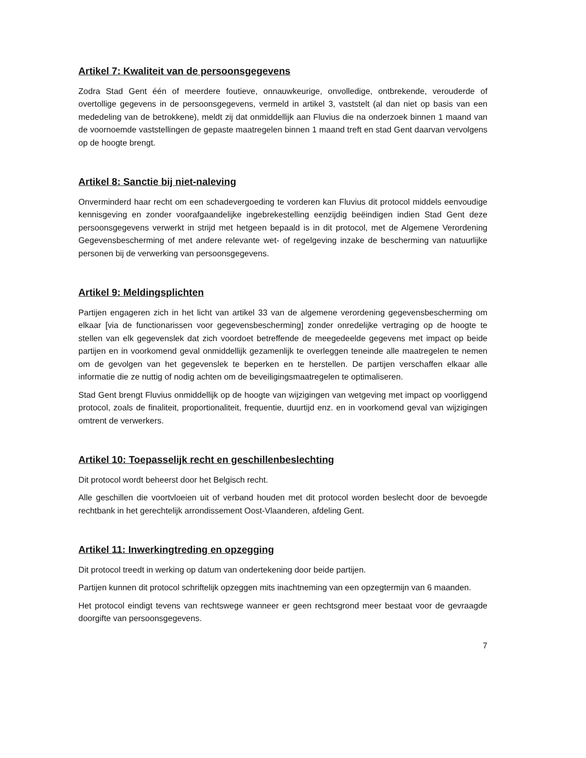Artikel 7: Kwaliteit van de persoonsgegevens
Zodra Stad Gent één of meerdere foutieve, onnauwkeurige, onvolledige, ontbrekende, verouderde of overtollige gegevens in de persoonsgegevens, vermeld in artikel 3, vaststelt (al dan niet op basis van een mededeling van de betrokkene), meldt zij dat onmiddellijk aan Fluvius die na onderzoek binnen 1 maand van de voornoemde vaststellingen de gepaste maatregelen binnen 1 maand treft en stad Gent daarvan vervolgens op de hoogte brengt.
Artikel 8: Sanctie bij niet-naleving
Onverminderd haar recht om een schadevergoeding te vorderen kan Fluvius dit protocol middels eenvoudige kennisgeving en zonder voorafgaandelijke ingebrekestelling eenzijdig beëindigen indien Stad Gent deze persoonsgegevens verwerkt in strijd met hetgeen bepaald is in dit protocol, met de Algemene Verordening Gegevensbescherming of met andere relevante wet- of regelgeving inzake de bescherming van natuurlijke personen bij de verwerking van persoonsgegevens.
Artikel 9: Meldingsplichten
Partijen engageren zich in het licht van artikel 33 van de algemene verordening gegevensbescherming om elkaar [via de functionarissen voor gegevensbescherming] zonder onredelijke vertraging op de hoogte te stellen van elk gegevenslek dat zich voordoet betreffende de meegedeelde gegevens met impact op beide partijen en in voorkomend geval onmiddellijk gezamenlijk te overleggen teneinde alle maatregelen te nemen om de gevolgen van het gegevenslek te beperken en te herstellen. De partijen verschaffen elkaar alle informatie die ze nuttig of nodig achten om de beveiligingsmaatregelen te optimaliseren.
Stad Gent brengt Fluvius onmiddellijk op de hoogte van wijzigingen van wetgeving met impact op voorliggend protocol, zoals de finaliteit, proportionaliteit, frequentie, duurtijd enz. en in voorkomend geval van wijzigingen omtrent de verwerkers.
Artikel 10: Toepasselijk recht en geschillenbeslechting
Dit protocol wordt beheerst door het Belgisch recht.
Alle geschillen die voortvloeien uit of verband houden met dit protocol worden beslecht door de bevoegde rechtbank in het gerechtelijk arrondissement Oost-Vlaanderen, afdeling Gent.
Artikel 11: Inwerkingtreding en opzegging
Dit protocol treedt in werking op datum van ondertekening door beide partijen.
Partijen kunnen dit protocol schriftelijk opzeggen mits inachtneming van een opzegtermijn van 6 maanden.
Het protocol eindigt tevens van rechtswege wanneer er geen rechtsgrond meer bestaat voor de gevraagde doorgifte van persoonsgegevens.
7